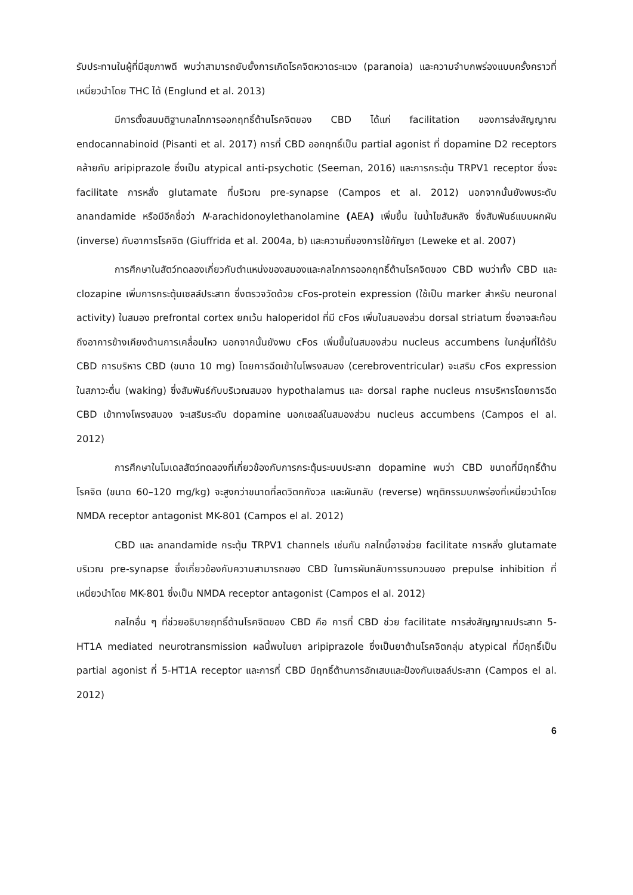รับประทานในผู้ที่มีสุขภาพดี พบว่าสามารถยับยั้งการเกิดโรคจิตหวาดระแวง (paranoia) และความจำบกพร่องแบบครั้งคราวที่เหนี่ยวนำโดย THC ได้ (Englund et al. 2013)
มีการตั้งสมมติฐานกลไกการออกฤทธิ์ต้านโรคจิตของ CBD ได้แก่ facilitation ของการส่งสัญญาณ endocannabinoid (Pisanti et al. 2017) การที่ CBD ออกฤทธิ์เป็น partial agonist ที่ dopamine D2 receptors คล้ายกับ aripiprazole ซึ่งเป็น atypical anti-psychotic (Seeman, 2016) และการกระตุ้น TRPV1 receptor ซึ่งจะ facilitate การหลั่ง glutamate ที่บริเวณ pre-synapse (Campos et al. 2012) นอกจากนั้นยังพบระดับ anandamide หรือมีอีกชื่อว่า N-arachidonoylethanolamine (AEA) เพิ่มขึ้น ในน้ำไขสันหลัง ซึ่งสัมพันธ์แบบผกผัน (inverse) กับอาการโรคจิต (Giuffrida et al. 2004a, b) และความถี่ของการใช้กัญชา (Leweke et al. 2007)
การศึกษาในสัตว์ทดลองเกี่ยวกับตำแหน่งของสมองและกลไกการออกฤทธิ์ต้านโรคจิตของ CBD พบว่าทั้ง CBD และ clozapine เพิ่มการกระตุ้นเซลล์ประสาท ซึ่งตรวจวัดด้วย cFos-protein expression (ใช้เป็น marker สำหรับ neuronal activity) ในสมอง prefrontal cortex ยกเว้น haloperidol ที่มี cFos เพิ่มในสมองส่วน dorsal striatum ซึ่งอาจสะท้อนถึงอาการข้างเคียงด้านการเคลื่อนไหว นอกจากนั้นยังพบ cFos เพิ่มขึ้นในสมองส่วน nucleus accumbens ในกลุ่มที่ได้รับ CBD การบริหาร CBD (ขนาด 10 mg) โดยการฉีดเข้าในโพรงสมอง (cerebroventricular) จะเสริม cFos expression ในสภาวะตื่น (waking) ซึ่งสัมพันธ์กับบริเวณสมอง hypothalamus และ dorsal raphe nucleus การบริหารโดยการฉีด CBD เข้าทางโพรงสมอง จะเสริมระดับ dopamine นอกเซลล์ในสมองส่วน nucleus accumbens (Campos el al. 2012)
การศึกษาในโมเดลสัตว์ทดลองที่เกี่ยวข้องกับการกระตุ้นระบบประสาท dopamine พบว่า CBD ขนาดที่มีฤทธิ์ต้านโรคจิต (ขนาด 60–120 mg/kg) จะสูงกว่าขนาดที่ลดวิตกกังวล และผันกลับ (reverse) พฤติกรรมบกพร่องที่เหนี่ยวนำโดย NMDA receptor antagonist MK-801 (Campos el al. 2012)
CBD และ anandamide กระตุ้น TRPV1 channels เช่นกัน กลไกนี้อาจช่วย facilitate การหลั่ง glutamate บริเวณ pre-synapse ซึ่งเกี่ยวข้องกับความสามารถของ CBD ในการผันกลับการรบกวนของ prepulse inhibition ที่เหนี่ยวนำโดย MK-801 ซึ่งเป็น NMDA receptor antagonist (Campos el al. 2012)
กลไกอื่น ๆ ที่ช่วยอธิบายฤทธิ์ต้านโรคจิตของ CBD คือ การที่ CBD ช่วย facilitate การส่งสัญญาณประสาท 5-HT1A mediated neurotransmission ผลนี้พบในยา aripiprazole ซึ่งเป็นยาต้านโรคจิตกลุ่ม atypical ที่มีฤทธิ์เป็น partial agonist ที่ 5-HT1A receptor และการที่ CBD มีฤทธิ์ต้านการอักเสบและป้องกันเซลล์ประสาท (Campos el al. 2012)
6